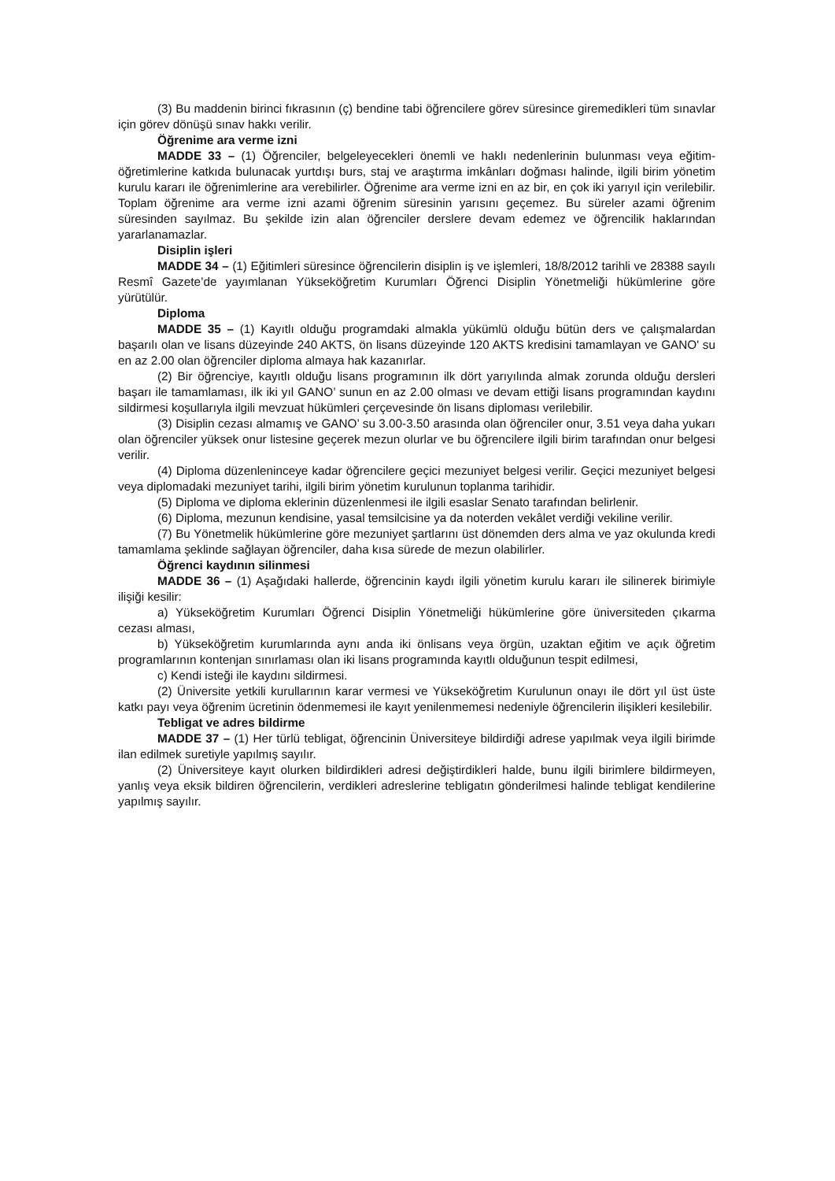(3) Bu maddenin birinci fıkrasının (ç) bendine tabi öğrencilere görev süresince giremedikleri tüm sınavlar için görev dönüşü sınav hakkı verilir.
Öğrenime ara verme izni
MADDE 33 – (1) Öğrenciler, belgeleyecekleri önemli ve haklı nedenlerinin bulunması veya eğitim-öğretimlerine katkıda bulunacak yurtdışı burs, staj ve araştırma imkânları doğması halinde, ilgili birim yönetim kurulu kararı ile öğrenimlerine ara verebilirler. Öğrenime ara verme izni en az bir, en çok iki yarıyıl için verilebilir. Toplam öğrenime ara verme izni azami öğrenim süresinin yarısını geçemez. Bu süreler azami öğrenim süresinden sayılmaz. Bu şekilde izin alan öğrenciler derslere devam edemez ve öğrencilik haklarından yararlanamazlar.
Disiplin işleri
MADDE 34 – (1) Eğitimleri süresince öğrencilerin disiplin iş ve işlemleri, 18/8/2012 tarihli ve 28388 sayılı Resmî Gazete’de yayımlanan Yükseköğretim Kurumları Öğrenci Disiplin Yönetmeliği hükümlerine göre yürütülür.
Diploma
MADDE 35 – (1) Kayıtlı olduğu programdaki almakla yükümlü olduğu bütün ders ve çalışmalardan başarılı olan ve lisans düzeyinde 240 AKTS, ön lisans düzeyinde 120 AKTS kredisini tamamlayan ve GANO' su en az 2.00 olan öğrenciler diploma almaya hak kazanırlar.
(2) Bir öğrenciye, kayıtlı olduğu lisans programının ilk dört yarıyılında almak zorunda olduğu dersleri başarı ile tamamlaması, ilk iki yıl GANO’ sunun en az 2.00 olması ve devam ettiği lisans programından kaydını sildirmesi koşullarıyla ilgili mevzuat hükümleri çerçevesinde ön lisans diploması verilebilir.
(3) Disiplin cezası almamış ve GANO’ su 3.00-3.50 arasında olan öğrenciler onur, 3.51 veya daha yukarı olan öğrenciler yüksek onur listesine geçerek mezun olurlar ve bu öğrencilere ilgili birim tarafından onur belgesi verilir.
(4) Diploma düzenleninceye kadar öğrencilere geçici mezuniyet belgesi verilir. Geçici mezuniyet belgesi veya diplomadaki mezuniyet tarihi, ilgili birim yönetim kurulunun toplanma tarihidir.
(5) Diploma ve diploma eklerinin düzenlenmesi ile ilgili esaslar Senato tarafından belirlenir.
(6) Diploma, mezunun kendisine, yasal temsilcisine ya da noterden vekâlet verdiği vekiline verilir.
(7) Bu Yönetmelik hükümlerine göre mezuniyet şartlarını üst dönemden ders alma ve yaz okulunda kredi tamamlama şeklinde sağlayan öğrenciler, daha kısa sürede de mezun olabilirler.
Öğrenci kaydının silinmesi
MADDE 36 – (1) Aşağıdaki hallerde, öğrencinin kaydı ilgili yönetim kurulu kararı ile silinerek birimiyle ilişiği kesilir:
a) Yükseköğretim Kurumları Öğrenci Disiplin Yönetmeliği hükümlerine göre üniversiteden çıkarma cezası alması,
b) Yükseköğretim kurumlarında aynı anda iki önlisans veya örgün, uzaktan eğitim ve açık öğretim programlarının kontenjan sınırlaması olan iki lisans programında kayıtlı olduğunun tespit edilmesi,
c) Kendi isteği ile kaydını sildirmesi.
(2) Üniversite yetkili kurullarının karar vermesi ve Yükseköğretim Kurulunun onayı ile dört yıl üst üste katkı payı veya öğrenim ücretinin ödenmemesi ile kayıt yenilenmemesi nedeniyle öğrencilerin ilişikleri kesilebilir.
Tebligat ve adres bildirme
MADDE 37 – (1) Her türlü tebligat, öğrencinin Üniversiteye bildirdiği adrese yapılmak veya ilgili birimde ilan edilmek suretiyle yapılmış sayılır.
(2) Üniversiteye kayıt olurken bildirdikleri adresi değiştirdikleri halde, bunu ilgili birimlere bildirmeyen, yanlış veya eksik bildiren öğrencilerin, verdikleri adreslerine tebligatın gönderilmesi halinde tebligat kendilerine yapılmış sayılır.